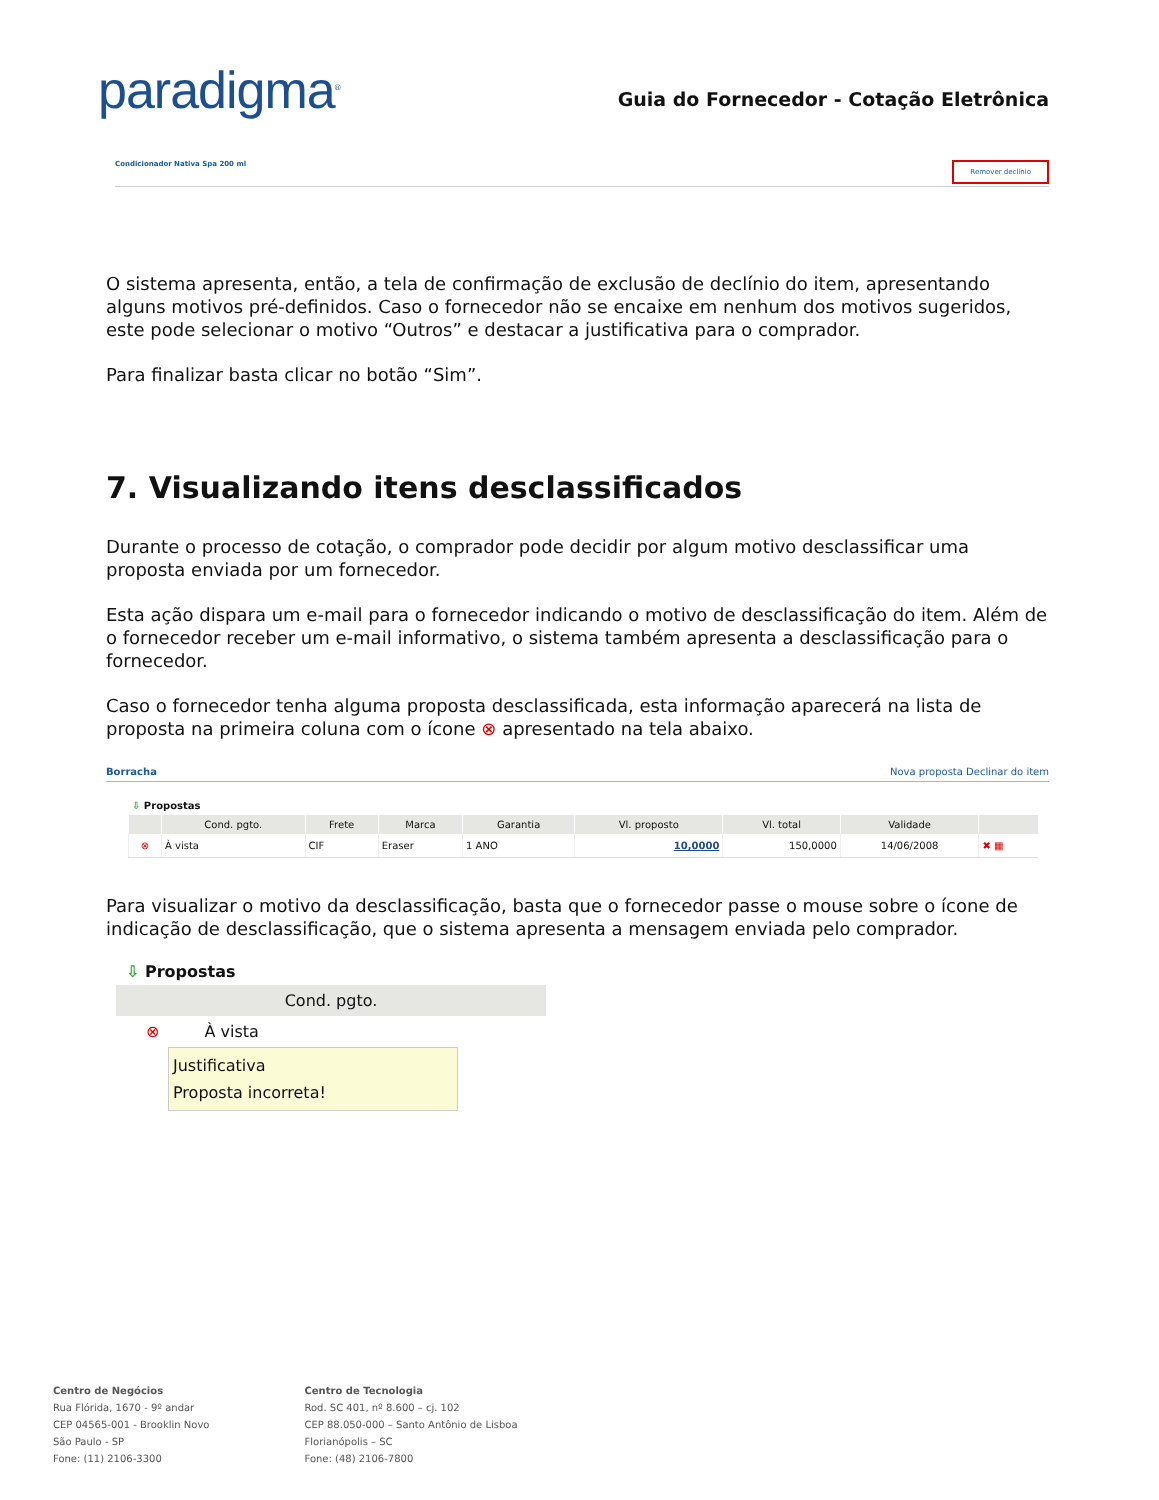paradigma<sup>®</sup>
Guia do Fornecedor - Cotação Eletrônica
Condicionador Nativa Spa 200 ml Remover declínio
O sistema apresenta, então, a tela de confirmação de exclusão de declínio do item, apresentando alguns motivos pré-definidos. Caso o fornecedor não se encaixe em nenhum dos motivos sugeridos, este pode selecionar o motivo “Outros” e destacar a justificativa para o comprador.
Para finalizar basta clicar no botão “Sim”.
7. Visualizando itens desclassificados
Durante o processo de cotação, o comprador pode decidir por algum motivo desclassificar uma proposta enviada por um fornecedor.
Esta ação dispara um e-mail para o fornecedor indicando o motivo de desclassificação do item. Além de o fornecedor receber um e-mail informativo, o sistema também apresenta a desclassificação para o fornecedor.
Caso o fornecedor tenha alguma proposta desclassificada, esta informação aparecerá na lista de proposta na primeira coluna com o ícone ⊗ apresentado na tela abaixo.
Borracha Nova proposta Declinar do item
⇩ Propostas
| | Cond. pgto. | Frete | Marca | Garantia | Vl. proposto | Vl. total | Validade | |
| --- | --- | --- | --- | --- | --- | --- | --- | --- |
| ⊗ | À vista | CIF | Eraser | 1 ANO | 10,0000 | 150,0000 | 14/06/2008 | ✖ ▦ |
Para visualizar o motivo da desclassificação, basta que o fornecedor passe o mouse sobre o ícone de indicação de desclassificação, que o sistema apresenta a mensagem enviada pelo comprador.
⇩ Propostas
Cond. pgto.
⊗ À vista
Justificativa
Proposta incorreta!
Centro de Negócios
Rua Flórida, 1670 - 9º andar
CEP 04565-001 - Brooklin Novo
São Paulo - SP
Fone: (11) 2106-3300
Centro de Tecnologia
Rod. SC 401, nº 8.600 – cj. 102
CEP 88.050-000 – Santo Antônio de Lisboa
Florianópolis – SC
Fone: (48) 2106-7800